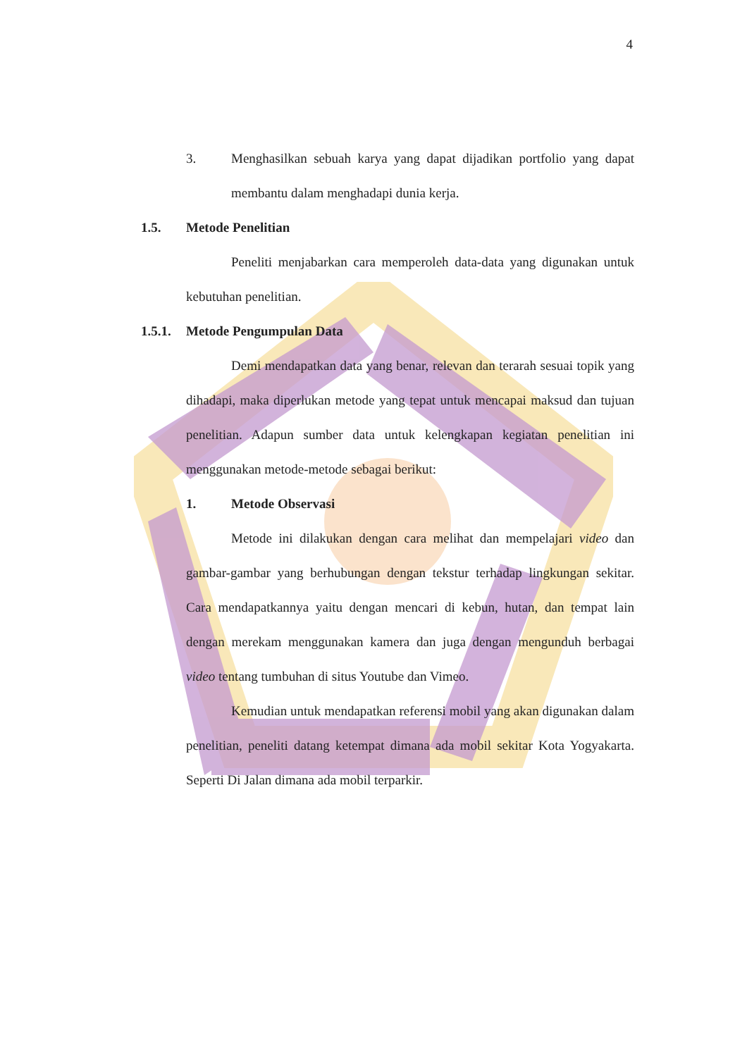4
3. Menghasilkan sebuah karya yang dapat dijadikan portfolio yang dapat membantu dalam menghadapi dunia kerja.
1.5. Metode Penelitian
Peneliti menjabarkan cara memperoleh data-data yang digunakan untuk kebutuhan penelitian.
1.5.1. Metode Pengumpulan Data
Demi mendapatkan data yang benar, relevan dan terarah sesuai topik yang dihadapi, maka diperlukan metode yang tepat untuk mencapai maksud dan tujuan penelitian. Adapun sumber data untuk kelengkapan kegiatan penelitian ini menggunakan metode-metode sebagai berikut:
1. Metode Observasi
Metode ini dilakukan dengan cara melihat dan mempelajari video dan gambar-gambar yang berhubungan dengan tekstur terhadap lingkungan sekitar. Cara mendapatkannya yaitu dengan mencari di kebun, hutan, dan tempat lain dengan merekam menggunakan kamera dan juga dengan mengunduh berbagai video tentang tumbuhan di situs Youtube dan Vimeo.
Kemudian untuk mendapatkan referensi mobil yang akan digunakan dalam penelitian, peneliti datang ketempat dimana ada mobil sekitar Kota Yogyakarta. Seperti Di Jalan dimana ada mobil terparkir.